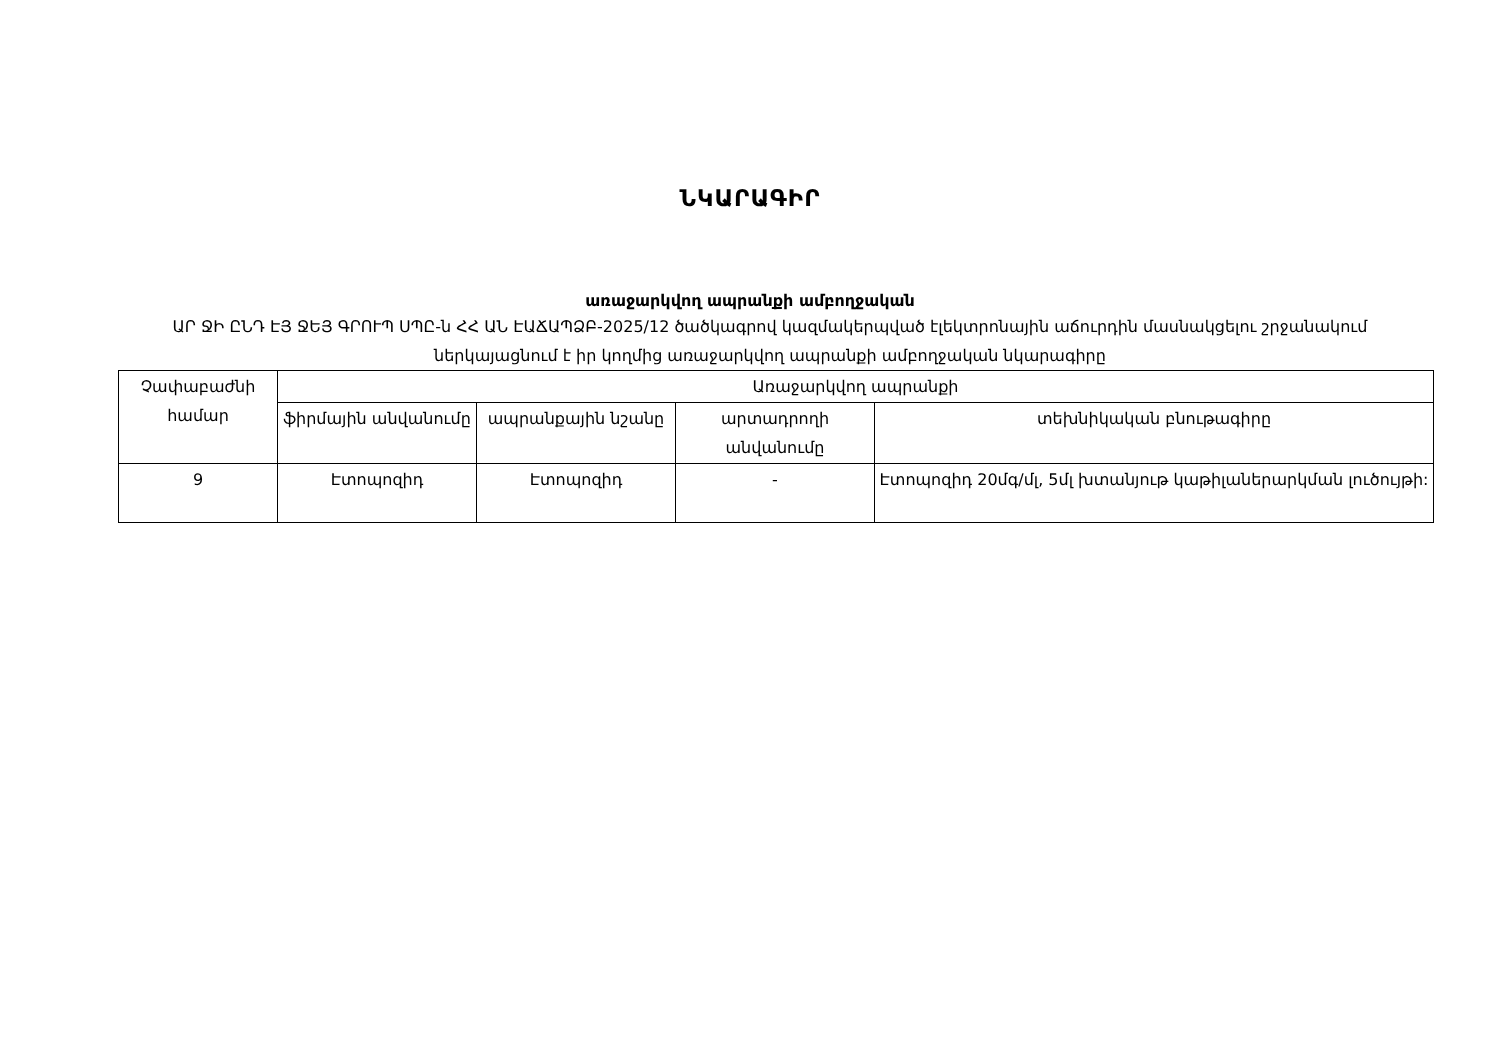ՆԿԱՐԱԳԻՐ
առաջարկվող ապրանքի ամբողջական
ԱՐ ՋԻ ԸՆԴ ԷՅ ՋԵՅ ԳՐՈՒՊ ՍՊԸ-ն ՀՀ ԱՆ ԷԱՃԱՊՁԲ-2025/12 ծածկագրով կազմակերպված էլեկտրոնային աճուրդին մասնակցելու շրջանակում ներկայացնում է իր կողմից առաջարկվող ապրանքի ամբողջական նկարագիրը
| Չափաբաժնի համար | Առաջարկվող ապրանքի | | | |
| | ֆիրմային անվանումը | ապրանքային նշանը | արտադրողի անվանումը | տեխնիկական բնութագիրը |
| 9 | Էտոպոզիդ | Էտոպոզիդ | - | Էտոպոզիդ 20մգ/մլ, 5մլ խտանյութ կաթիլաներարկման լուծույթի: |